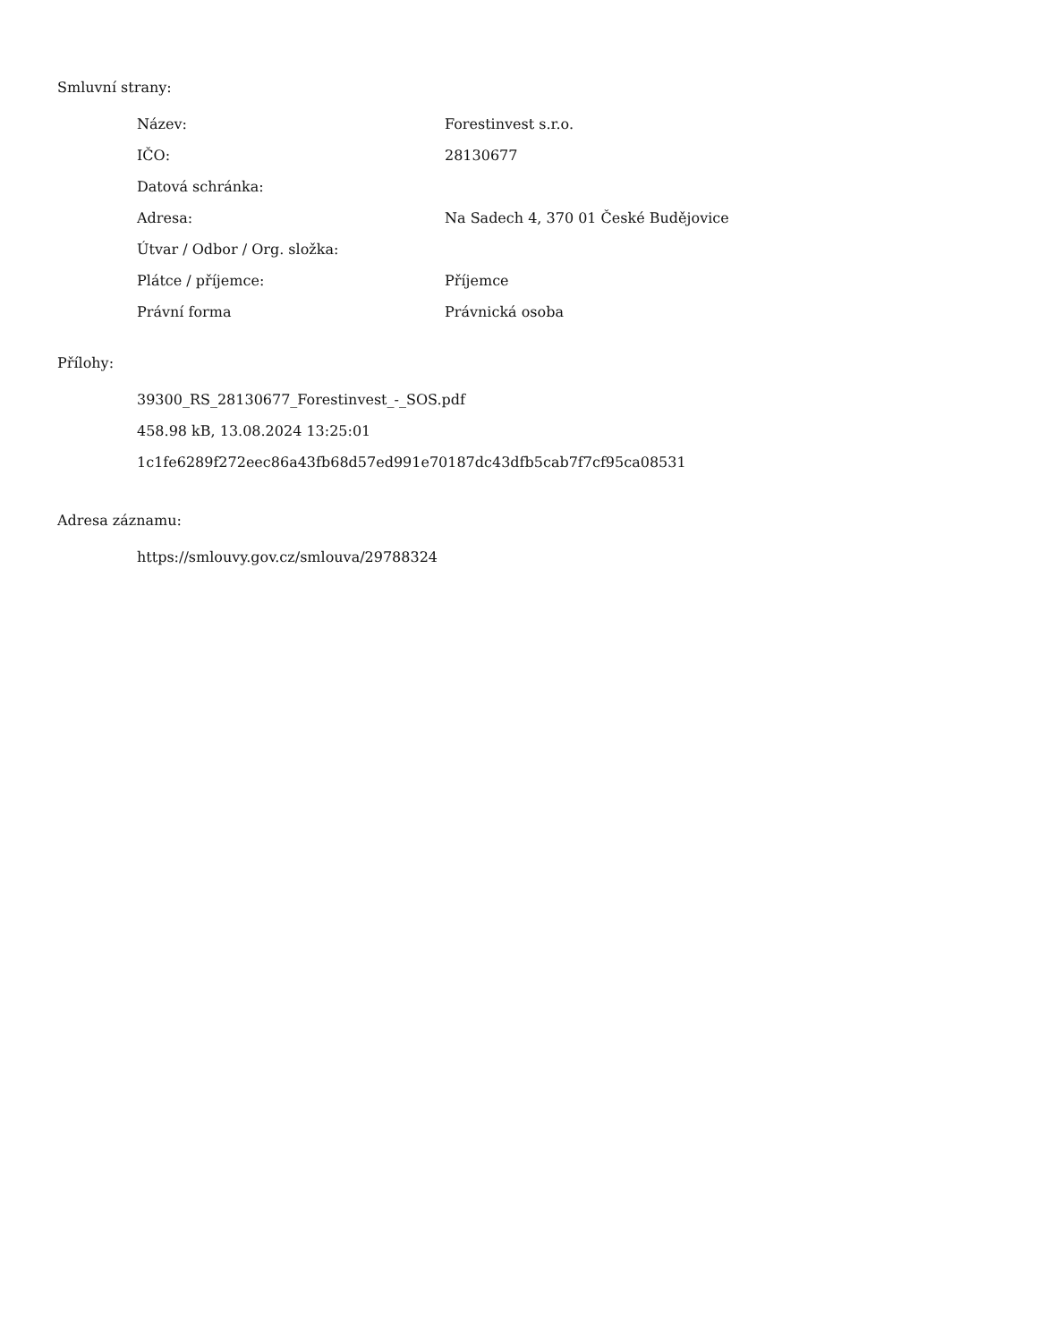Smluvní strany:
| Název: | Forestinvest s.r.o. |
| IČO: | 28130677 |
| Datová schránka: | |
| Adresa: | Na Sadech 4, 370 01 České Budějovice |
| Útvar / Odbor / Org. složka: | |
| Plátce / příjemce: | Příjemce |
| Právní forma | Právnická osoba |
Přílohy:
39300_RS_28130677_Forestinvest_-_SOS.pdf
458.98 kB, 13.08.2024 13:25:01
1c1fe6289f272eec86a43fb68d57ed991e70187dc43dfb5cab7f7cf95ca08531
Adresa záznamu:
https://smlouvy.gov.cz/smlouva/29788324